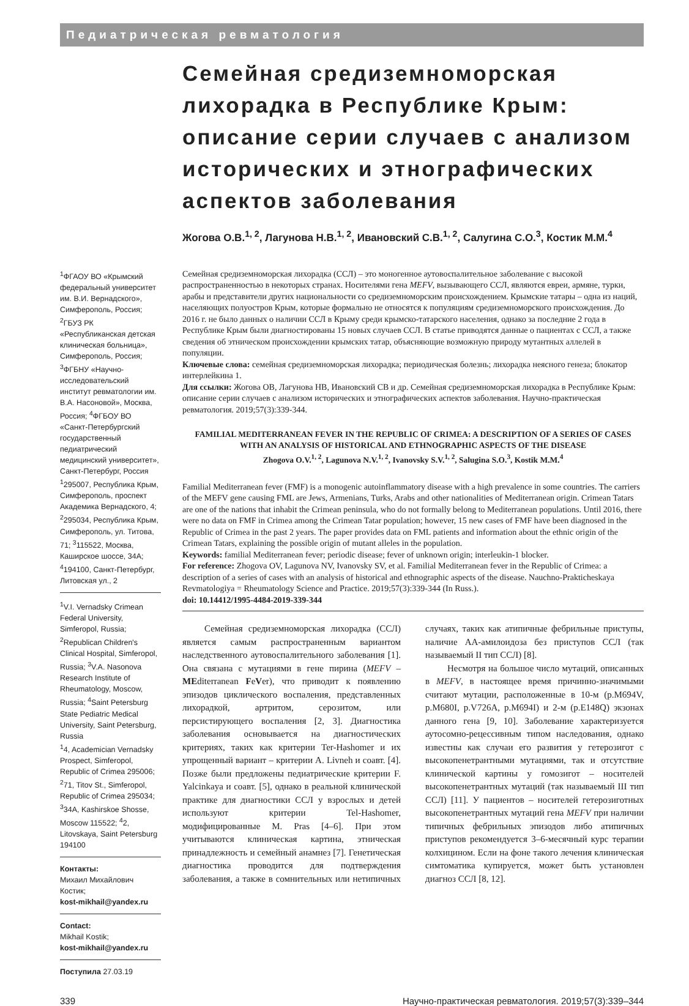Педиатрическая ревматология
Семейная средиземноморская лихорадка в Республике Крым: описание серии случаев с анализом исторических и этнографических аспектов заболевания
Жогова О.В.<sup>1, 2</sup>, Лагунова Н.В.<sup>1, 2</sup>, Ивановский С.В.<sup>1, 2</sup>, Салугина С.О.<sup>3</sup>, Костик М.М.<sup>4</sup>
<sup>1</sup> ФГАОУ ВО «Крымский федеральный университет им. В.И. Вернадского», Симферополь, Россия; <sup>2</sup>ГБУЗ РК «Республиканская детская клиническая больница», Симферополь, Россия; <sup>3</sup>ФГБНУ «Научно-исследовательский институт ревматологии им. В.А. Насоновой», Москва, Россия; <sup>4</sup>ФГБОУ ВО «Санкт-Петербургский государственный педиатрический медицинский университет», Санкт-Петербург, Россия
<sup>1</sup> 295007, Республика Крым, Симферополь, проспект Академика Вернадского, 4; <sup>2</sup>295034, Республика Крым, Симферополь, ул. Титова, 71; <sup>3</sup>115522, Москва, Каширское шоссе, 34А; <sup>4</sup>194100, Санкт-Петербург, Литовская ул., 2
<sup>1</sup> V.I. Vernadsky Crimean Federal University, Simferopol, Russia; <sup>2</sup>Republican Children's Clinical Hospital, Simferopol, Russia; <sup>3</sup>V.A. Nasonova Research Institute of Rheumatology, Moscow, Russia; <sup>4</sup>Saint Petersburg State Pediatric Medical University, Saint Petersburg, Russia
<sup>1</sup> 4, Academician Vernadsky Prospect, Simferopol, Republic of Crimea 295006; <sup>2</sup>71, Titov St., Simferopol, Republic of Crimea 295034; <sup>3</sup>34A, Kashirskoe Shosse, Moscow 115522; <sup>4</sup>2, Litovskaya, Saint Petersburg 194100
Контакты:
Михаил Михайлович Костик;
kost-mikhail@yandex.ru
Contact:
Mikhail Kostik;
kost-mikhail@yandex.ru
Поступила 27.03.19
Семейная средиземноморская лихорадка (ССЛ) – это моногенное аутовоспалительное заболевание с высокой распространенностью в некоторых странах. Носителями гена MEFV, вызывающего ССЛ, являются евреи, армяне, турки, арабы и представители других национальности со средиземноморским происхождением. Крымские татары – одна из наций, населяющих полуостров Крым, которые формально не относятся к популяциям средиземноморского происхождения. До 2016 г. не было данных о наличии ССЛ в Крыму среди крымско-татарского населения, однако за последние 2 года в Республике Крым были диагностированы 15 новых случаев ССЛ. В статье приводятся данные о пациентах с ССЛ, а также сведения об этническом происхождении крымских татар, объясняющие возможную природу мутантных аллелей в популяции.
Ключевые слова: семейная средиземноморская лихорадка; периодическая болезнь; лихорадка неясного генеза; блокатор интерлейкина 1.
Для ссылки: Жогова ОВ, Лагунова НВ, Ивановский СВ и др. Семейная средиземноморская лихорадка в Республике Крым: описание серии случаев с анализом исторических и этнографических аспектов заболевания. Научно-практическая ревматология. 2019;57(3):339-344.
FAMILIAL MEDITERRANEAN FEVER IN THE REPUBLIC OF CRIMEA: A DESCRIPTION OF A SERIES OF CASES WITH AN ANALYSIS OF HISTORICAL AND ETHNOGRAPHIC ASPECTS OF THE DISEASE
Zhogova O.V.<sup>1, 2</sup>, Lagunova N.V.<sup>1, 2</sup>, Ivanovsky S.V.<sup>1, 2</sup>, Salugina S.O.<sup>3</sup>, Kostik M.M.<sup>4</sup>
Familial Mediterranean fever (FMF) is a monogenic autoinflammatory disease with a high prevalence in some countries. The carriers of the MEFV gene causing FML are Jews, Armenians, Turks, Arabs and other nationalities of Mediterranean origin. Crimean Tatars are one of the nations that inhabit the Crimean peninsula, who do not formally belong to Mediterranean populations. Until 2016, there were no data on FMF in Crimea among the Crimean Tatar population; however, 15 new cases of FMF have been diagnosed in the Republic of Crimea in the past 2 years. The paper provides data on FML patients and information about the ethnic origin of the Crimean Tatars, explaining the possible origin of mutant alleles in the population.
Keywords: familial Mediterranean fever; periodic disease; fever of unknown origin; interleukin-1 blocker.
For reference: Zhogova OV, Lagunova NV, Ivanovsky SV, et al. Familial Mediterranean fever in the Republic of Crimea: a description of a series of cases with an analysis of historical and ethnographic aspects of the disease. Nauchno-Prakticheskaya Revmatologiya = Rheumatology Science and Practice. 2019;57(3):339-344 (In Russ.).
doi: 10.14412/1995-4484-2019-339-344
Семейная средиземноморская лихорадка (ССЛ) является самым распространенным вариантом наследственного аутовоспалительного заболевания [1]. Она связана с мутациями в гене пирина (MEFV – MEditerranean FeVer), что приводит к появлению эпизодов циклического воспаления, представленных лихорадкой, артритом, серозитом, или персистирующего воспаления [2, 3]. Диагностика заболевания основывается на диагностических критериях, таких как критерии Ter-Hashomer и их упрощенный вариант – критерии A. Livneh и соавт. [4]. Позже были предложены педиатрические критерии F. Yalcinkaya и соавт. [5], однако в реальной клинической практике для диагностики ССЛ у взрослых и детей используют критерии Tel-Hashomer, модифицированные M. Pras [4–6]. При этом учитываются клиническая картина, этническая принадлежность и семейный анамнез [7]. Генетическая диагностика проводится для подтверждения заболевания, а также в сомнительных или нетипичных случаях, таких как атипичные фебрильные приступы, наличие АА-амилоидоза без приступов ССЛ (так называемый II тип ССЛ) [8].
Несмотря на большое число мутаций, описанных в MEFV, в настоящее время причинно-значимыми считают мутации, расположенные в 10-м (p.M694V, p.M680I, p.V726A, p.M694I) и 2-м (p.E148Q) экзонах данного гена [9, 10]. Заболевание характеризуется аутосомно-рецессивным типом наследования, однако известны как случаи его развития у гетерозигот с высокопенетрантными мутациями, так и отсутствие клинической картины у гомозигот – носителей высокопенетрантных мутаций (так называемый III тип ССЛ) [11]. У пациентов – носителей гетерозиготных высокопенетрантных мутаций гена MEFV при наличии типичных фебрильных эпизодов либо атипичных приступов рекомендуется 3–6-месячный курс терапии колхицином. Если на фоне такого лечения клиническая симтоматика купируется, может быть установлен диагноз ССЛ [8, 12].
339 Научно-практическая ревматология. 2019;57(3):339–344